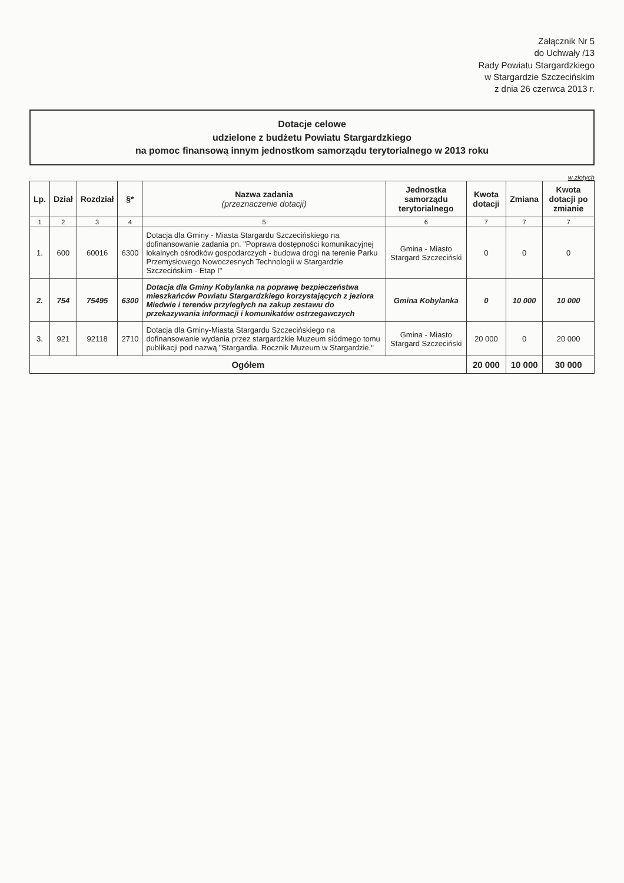Załącznik Nr 5
do Uchwały /13
Rady Powiatu Stargardzkiego
w Stargardzie Szczecińskim
z dnia 26 czerwca 2013 r.
Dotacje celowe
udzielone z budżetu Powiatu Stargardzkiego
na pomoc finansową innym jednostkom samorządu terytorialnego w 2013 roku
w złotych
| Lp. | Dział | Rozdział | §* | Nazwa zadania (przeznaczenie dotacji) | Jednostka samorządu terytorialnego | Kwota dotacji | Zmiana | Kwota dotacji po zmianie |
| --- | --- | --- | --- | --- | --- | --- | --- | --- |
| 1 | 2 | 3 | 4 | 5 | 6 | 7 | 7 | 7 |
| 1. | 600 | 60016 | 6300 | Dotacja dla Gminy - Miasta Stargardu Szczecińskiego na dofinansowanie zadania pn. "Poprawa dostępności komunikacyjnej lokalnych ośrodków gospodarczych - budowa drogi na terenie Parku Przemysłowego Nowoczesnych Technologii w Stargardzie Szczecińskim - Etap I" | Gmina - Miasto Stargard Szczeciński | 0 | 0 | 0 |
| 2. | 754 | 75495 | 6300 | Dotacja dla Gminy Kobylanka na poprawę bezpieczeństwa mieszkańców Powiatu Stargardzkiego korzystających z jeziora Miedwie i terenów przyległych na zakup zestawu do przekazywania informacji i komunikatów ostrzegawczych | Gmina Kobylanka | 0 | 10 000 | 10 000 |
| 3. | 921 | 92118 | 2710 | Dotacja dla Gminy-Miasta Stargardu Szczecińskiego na dofinansowanie wydania przez stargardzkie Muzeum siódmego tomu publikacji pod nazwą "Stargardia. Rocznik Muzeum w Stargardzie." | Gmina - Miasto Stargard Szczeciński | 20 000 | 0 | 20 000 |
| Ogółem | | | | | | 20 000 | 10 000 | 30 000 |